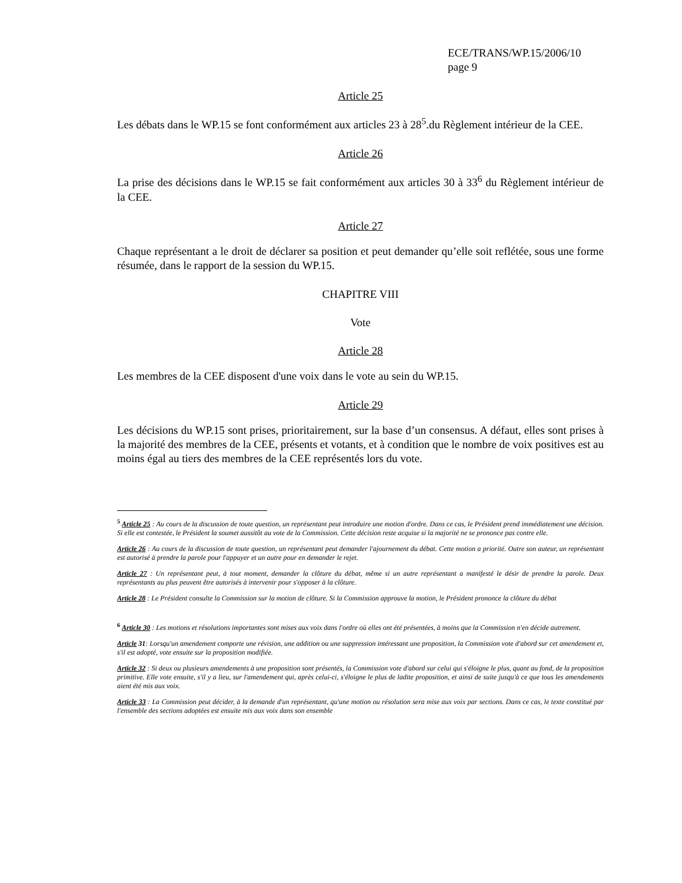ECE/TRANS/WP.15/2006/10
page 9
Article 25
Les débats dans le WP.15 se font conformément aux articles 23 à 28<sup>5</sup>.du Règlement intérieur de la CEE.
Article 26
La prise des décisions dans le WP.15 se fait conformément aux articles 30 à 33<sup>6</sup> du Règlement intérieur de la CEE.
Article 27
Chaque représentant a le droit de déclarer sa position et peut demander qu’elle soit reflétée, sous une forme résumée, dans le rapport de la session du WP.15.
CHAPITRE VIII
Vote
Article 28
Les membres de la CEE disposent d'une voix dans le vote au sein du WP.15.
Article 29
Les décisions du WP.15 sont prises, prioritairement, sur la base d’un consensus. A défaut, elles sont prises à la majorité des membres de la CEE, présents et votants, et à condition que le nombre de voix positives est au moins égal au tiers des membres de la CEE représentés lors du vote.
<sup>5</sup> Article 25 : Au cours de la discussion de toute question, un représentant peut introduire une motion d'ordre. Dans ce cas, le Président prend immédiatement une décision. Si elle est contestée, le Président la soumet aussitôt au vote de la Commission. Cette décision reste acquise si la majorité ne se prononce pas contre elle.
Article 26 : Au cours de la discussion de toute question, un représentant peut demander l'ajournement du débat. Cette motion a priorité. Outre son auteur, un représentant est autorisé à prendre la parole pour l'appuyer et un autre pour en demander le rejet.
Article 27 : Un représentant peut, à tout moment, demander la clôture du débat, même si un autre représentant a manifesté le désir de prendre la parole. Deux représentants au plus peuvent être autorisés à intervenir pour s'opposer à la clôture.
Article 28 : Le Président consulte la Commission sur la motion de clôture. Si la Commission approuve la motion, le Président prononce la clôture du débat
<sup>6</sup> Article 30 : Les motions et résolutions importantes sont mises aux voix dans l'ordre où elles ont été présentées, à moins que la Commission n'en décide autrement.
Article 31: Lorsqu'un amendement comporte une révision, une addition ou une suppression intéressant une proposition, la Commission vote d'abord sur cet amendement et, s'il est adopté, vote ensuite sur la proposition modifiée.
Article 32 : Si deux ou plusieurs amendements à une proposition sont présentés, la Commission vote d'abord sur celui qui s'éloigne le plus, quant au fond, de la proposition primitive. Elle vote ensuite, s'il y a lieu, sur l'amendement qui, après celui-ci, s'éloigne le plus de ladite proposition, et ainsi de suite jusqu'à ce que tous les amendements aient été mis aux voix.
Article 33 : La Commission peut décider, à la demande d'un représentant, qu'une motion ou résolution sera mise aux voix par sections. Dans ce cas, le texte constitué par l'ensemble des sections adoptées est ensuite mis aux voix dans son ensemble